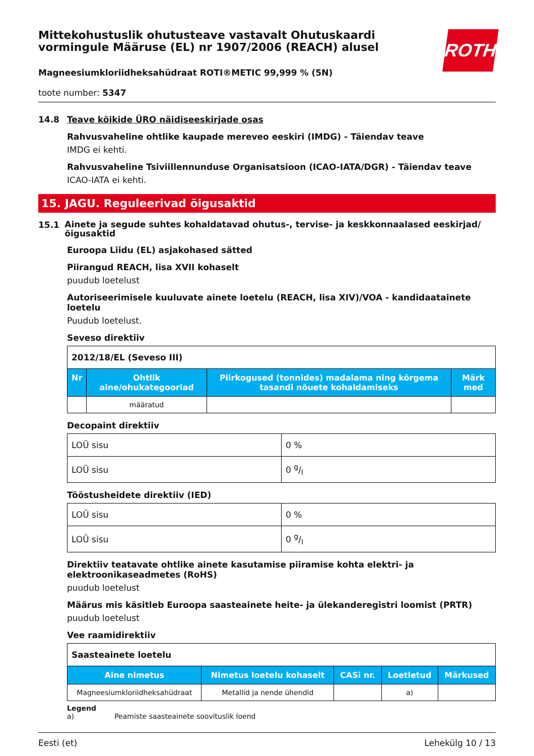ROTH
Mittekohustuslik ohutusteave vastavalt Ohutuskaardi vormingule Määruse (EL) nr 1907/2006 (REACH) alusel
Magneesiumkloriidheksahüdraat ROTI®METIC 99,999 % (5N)
toote number: 5347
14.8 Teave kõikide ÜRO näidiseeskirjade osas
Rahvusvaheline ohtlike kaupade mereveo eeskiri (IMDG) - Täiendav teave
IMDG ei kehti.
Rahvusvaheline Tsiviillennunduse Organisatsioon (ICAO-IATA/DGR) - Täiendav teave
ICAO-IATA ei kehti.
15. JAGU. Reguleerivad õigusaktid
15.1
Ainete ja segude suhtes kohaldatavad ohutus-, tervise- ja keskkonnaalased eeskirjad/ õigusaktid
Euroopa Liidu (EL) asjakohased sätted
Piirangud REACH, lisa XVII kohaselt
puudub loetelust
Autoriseerimisele kuuluvate ainete loetelu (REACH, lisa XIV)/VOA - kandidaatainete loetelu
Puudub loetelust.
Seveso direktiiv
| 2012/18/EL (Seveso III) | | | |
| Nr | Ohtlik aine/ohukategooriad | Piirkogused (tonnides) madalama ning kõrgema tasandi nõuete kohaldamiseks | Märk med |
| | määratud | | |
Decopaint direktiiv
| LOÜ sisu | 0 % |
| LOÜ sisu | 0 g/l |
Tööstusheidete direktiiv (IED)
| LOÜ sisu | 0 % |
| LOÜ sisu | 0 g/l |
Direktiiv teatavate ohtlike ainete kasutamise piiramise kohta elektri- ja elektroonikaseadmetes (RoHS)
puudub loetelust
Määrus mis käsitleb Euroopa saasteainete heite- ja ülekanderegistri loomist (PRTR)
puudub loetelust
Vee raamidirektiiv
| Saasteainete loetelu | | | | |
| Aine nimetus | Nimetus loetelu kohaselt | CASi nr. | Loetletud | Märkused |
| Magneesiumkloriidheksahüdraat | Metallid ja nende ühendid | | a) | |
Legend
a) Peamiste saasteainete soovituslik loend
Eesti (et) Lehekülg 10 / 13